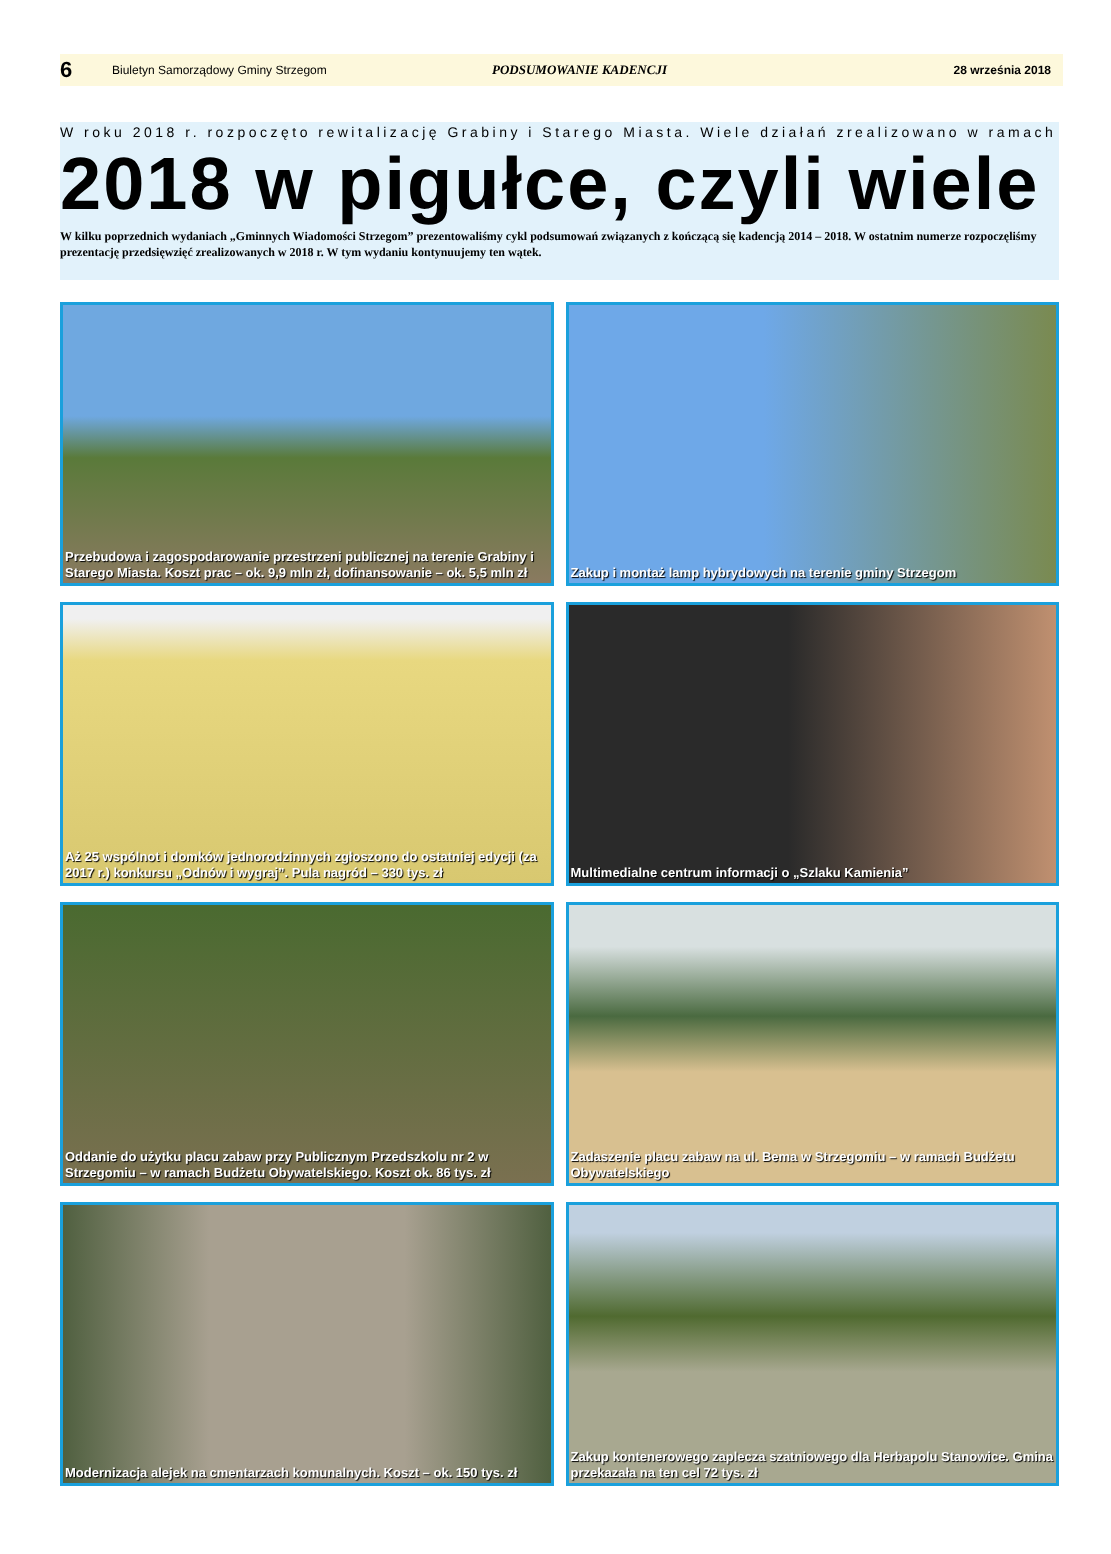6 Biuletyn Samorządowy Gminy Strzegom PODSUMOWANIE KADENCJI 28 września 2018
W roku 2018 r. rozpoczęto rewitalizację Grabiny i Starego Miasta. Wiele działań zrealizowano w ramach
2018 w pigułce, czyli wiele
W kilku poprzednich wydaniach „Gminnych Wiadomości Strzegom” prezentowaliśmy cykl podsumowań związanych z kończącą się kadencją 2014 – 2018. W ostatnim numerze rozpoczęliśmy prezentację przedsięwzięć zrealizowanych w 2018 r. W tym wydaniu kontynuujemy ten wątek.
Przebudowa i zagospodarowanie przestrzeni publicznej na terenie Grabiny i Starego Miasta. Koszt prac – ok. 9,9 mln zł, dofinansowanie – ok. 5,5 mln zł
Zakup i montaż lamp hybrydowych na terenie gminy Strzegom
Aż 25 wspólnot i domków jednorodzinnych zgłoszono do ostatniej edycji (za 2017 r.) konkursu „Odnów i wygraj”. Pula nagród – 330 tys. zł
Multimedialne centrum informacji o „Szlaku Kamienia”
Oddanie do użytku placu zabaw przy Publicznym Przedszkolu nr 2 w Strzegomiu – w ramach Budżetu Obywatelskiego. Koszt ok. 86 tys. zł
Zadaszenie placu zabaw na ul. Bema w Strzegomiu – w ramach Budżetu Obywatelskiego
Modernizacja alejek na cmentarzach komunalnych. Koszt – ok. 150 tys. zł
Zakup kontenerowego zaplecza szatniowego dla Herbapolu Stanowice. Gmina przekazała na ten cel 72 tys. zł